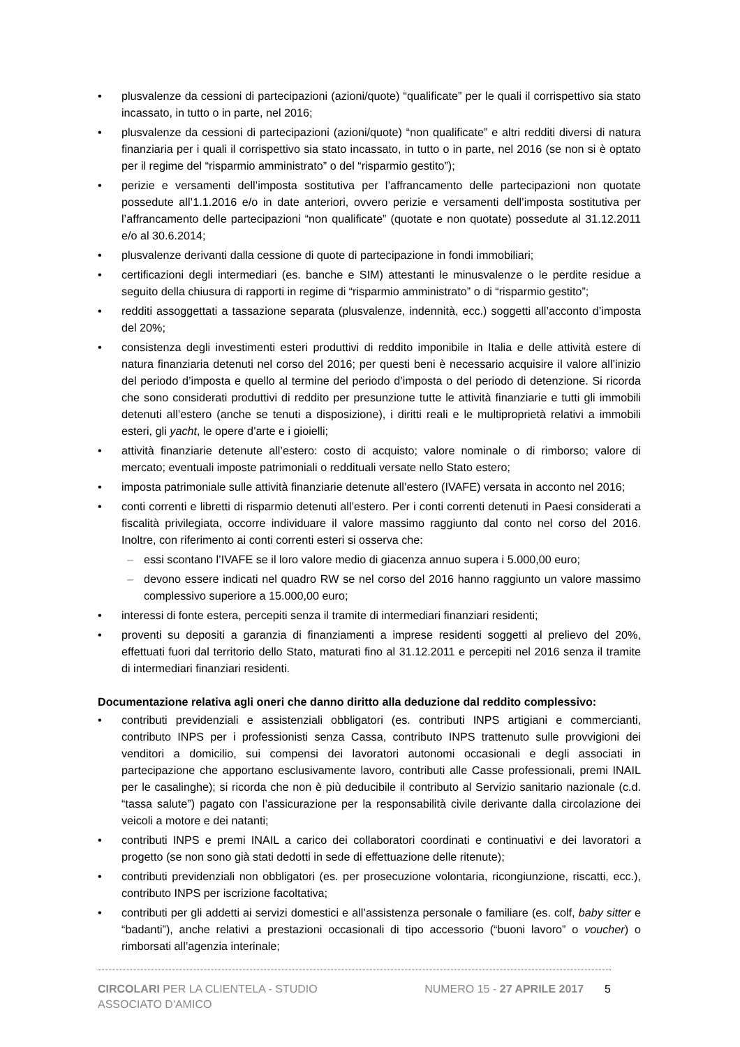plusvalenze da cessioni di partecipazioni (azioni/quote) “qualificate” per le quali il corrispettivo sia stato incassato, in tutto o in parte, nel 2016;
plusvalenze da cessioni di partecipazioni (azioni/quote) “non qualificate” e altri redditi diversi di natura finanziaria per i quali il corrispettivo sia stato incassato, in tutto o in parte, nel 2016 (se non si è optato per il regime del “risparmio amministrato” o del “risparmio gestito”);
perizie e versamenti dell’imposta sostitutiva per l’affrancamento delle partecipazioni non quotate possedute all’1.1.2016 e/o in date anteriori, ovvero perizie e versamenti dell’imposta sostitutiva per l’affrancamento delle partecipazioni “non qualificate” (quotate e non quotate) possedute al 31.12.2011 e/o al 30.6.2014;
plusvalenze derivanti dalla cessione di quote di partecipazione in fondi immobiliari;
certificazioni degli intermediari (es. banche e SIM) attestanti le minusvalenze o le perdite residue a seguito della chiusura di rapporti in regime di “risparmio amministrato” o di “risparmio gestito”;
redditi assoggettati a tassazione separata (plusvalenze, indennità, ecc.) soggetti all’acconto d’imposta del 20%;
consistenza degli investimenti esteri produttivi di reddito imponibile in Italia e delle attività estere di natura finanziaria detenuti nel corso del 2016; per questi beni è necessario acquisire il valore all’inizio del periodo d’imposta e quello al termine del periodo d’imposta o del periodo di detenzione. Si ricorda che sono considerati produttivi di reddito per presunzione tutte le attività finanziarie e tutti gli immobili detenuti all’estero (anche se tenuti a disposizione), i diritti reali e le multiproprietà relativi a immobili esteri, gli yacht, le opere d’arte e i gioielli;
attività finanziarie detenute all’estero: costo di acquisto; valore nominale o di rimborso; valore di mercato; eventuali imposte patrimoniali o reddituali versate nello Stato estero;
imposta patrimoniale sulle attività finanziarie detenute all’estero (IVAFE) versata in acconto nel 2016;
conti correnti e libretti di risparmio detenuti all’estero. Per i conti correnti detenuti in Paesi considerati a fiscalità privilegiata, occorre individuare il valore massimo raggiunto dal conto nel corso del 2016. Inoltre, con riferimento ai conti correnti esteri si osserva che:
essi scontano l’IVAFE se il loro valore medio di giacenza annuo supera i 5.000,00 euro;
devono essere indicati nel quadro RW se nel corso del 2016 hanno raggiunto un valore massimo complessivo superiore a 15.000,00 euro;
interessi di fonte estera, percepiti senza il tramite di intermediari finanziari residenti;
proventi su depositi a garanzia di finanziamenti a imprese residenti soggetti al prelievo del 20%, effettuati fuori dal territorio dello Stato, maturati fino al 31.12.2011 e percepiti nel 2016 senza il tramite di intermediari finanziari residenti.
Documentazione relativa agli oneri che danno diritto alla deduzione dal reddito complessivo:
contributi previdenziali e assistenziali obbligatori (es. contributi INPS artigiani e commercianti, contributo INPS per i professionisti senza Cassa, contributo INPS trattenuto sulle provvigioni dei venditori a domicilio, sui compensi dei lavoratori autonomi occasionali e degli associati in partecipazione che apportano esclusivamente lavoro, contributi alle Casse professionali, premi INAIL per le casalinghe); si ricorda che non è più deducibile il contributo al Servizio sanitario nazionale (c.d. “tassa salute”) pagato con l’assicurazione per la responsabilità civile derivante dalla circolazione dei veicoli a motore e dei natanti;
contributi INPS e premi INAIL a carico dei collaboratori coordinati e continuativi e dei lavoratori a progetto (se non sono già stati dedotti in sede di effettuazione delle ritenute);
contributi previdenziali non obbligatori (es. per prosecuzione volontaria, ricongiunzione, riscatti, ecc.), contributo INPS per iscrizione facoltativa;
contributi per gli addetti ai servizi domestici e all’assistenza personale o familiare (es. colf, baby sitter e “badanti”), anche relativi a prestazioni occasionali di tipo accessorio (“buoni lavoro” o voucher) o rimborsati all’agenzia interinale;
CIRCOLARI PER LA CLIENTELA - STUDIO ASSOCIATO D'AMICO
NUMERO 15 - 27 APRILE 2017 5